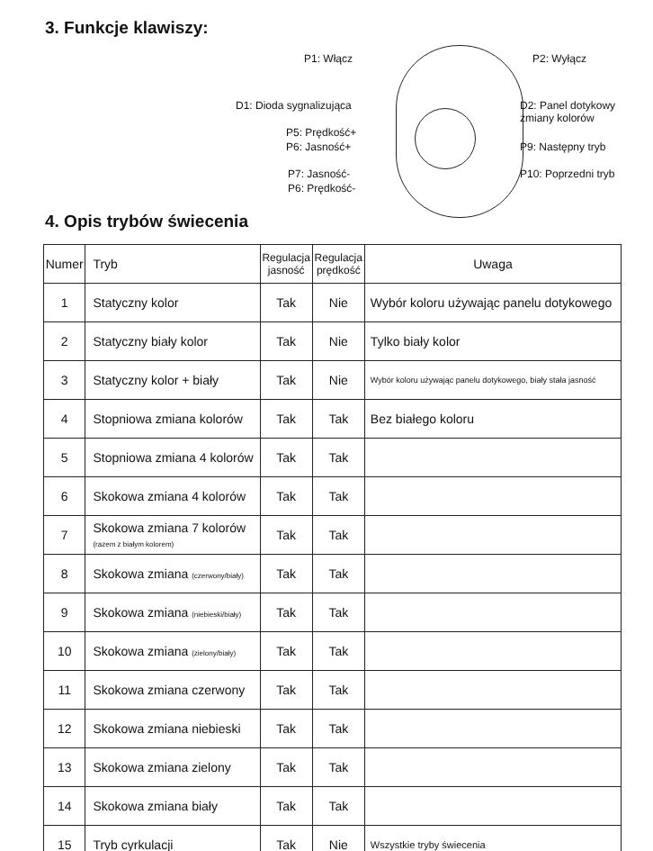3. Funkcje klawiszy:
P1: Włącz P2: Wyłącz
D1: Dioda sygnalizująca D2: Panel dotykowy
zmiany kolorów
P5: Prędkość+
P6: Jasność+ P9: Następny tryb
P7: Jasność- P10: Poprzedni tryb
P6: Prędkość-
4. Opis trybów świecenia
| Numer | Tryb | Regulacja jasność | Regulacja prędkość | Uwaga |
| --- | --- | --- | --- | --- |
| 1 | Statyczny kolor | Tak | Nie | Wybór koloru używając panelu dotykowego |
| 2 | Statyczny biały kolor | Tak | Nie | Tylko biały kolor |
| 3 | Statyczny kolor + biały | Tak | Nie | Wybór koloru używając panelu dotykowego, biały stała jasność |
| 4 | Stopniowa zmiana kolorów | Tak | Tak | Bez białego koloru |
| 5 | Stopniowa zmiana 4 kolorów | Tak | Tak | |
| 6 | Skokowa zmiana 4 kolorów | Tak | Tak | |
| 7 | Skokowa zmiana 7 kolorów (razem z białym kolorem) | Tak | Tak | |
| 8 | Skokowa zmiana (czerwony/biały) | Tak | Tak | |
| 9 | Skokowa zmiana (niebieski/biały) | Tak | Tak | |
| 10 | Skokowa zmiana (zielony/biały) | Tak | Tak | |
| 11 | Skokowa zmiana czerwony | Tak | Tak | |
| 12 | Skokowa zmiana niebieski | Tak | Tak | |
| 13 | Skokowa zmiana zielony | Tak | Tak | |
| 14 | Skokowa zmiana biały | Tak | Tak | |
| 15 | Tryb cyrkulacji | Tak | Nie | Wszystkie tryby świecenia |